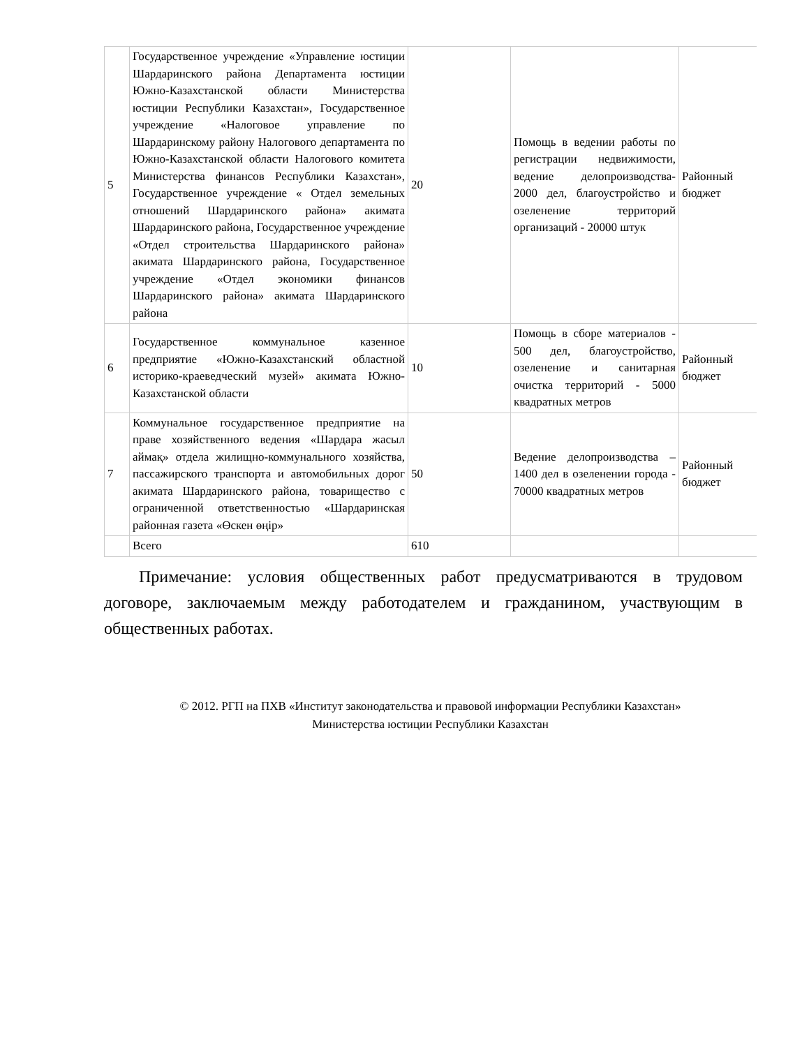| 5 | Государственное учреждение «Управление юстиции Шардаринского района Департамента юстиции Южно-Казахстанской области Министерства юстиции Республики Казахстан», Государственное учреждение «Налоговое управление по Шардаринскому району Налогового департамента по Южно-Казахстанской области Налогового комитета Министерства финансов Республики Казахстан», Государственное учреждение « Отдел земельных отношений Шардаринского района» акимата Шардаринского района, Государственное учреждение «Отдел строительства Шардаринского района» акимата Шардаринского района, Государственное учреждение «Отдел экономики финансов Шардаринского района» акимата Шардаринского района | 20 | Помощь в ведении работы по регистрации недвижимости, ведение делопроизводства- 2000 дел, благоустройство и озеленение территорий организаций - 20000 штук | Районный бюджет |
| 6 | Государственное коммунальное казенное предприятие «Южно-Казахстанский областной историко-краеведческий музей» акимата Южно-Казахстанской области | 10 | Помощь в сборе материалов - 500 дел, благоустройство, озеленение и санитарная очистка территорий - 5000 квадратных метров | Районный бюджет |
| 7 | Коммунальное государственное предприятие на праве хозяйственного ведения «Шардара жасыл аймақ» отдела жилищно-коммунального хозяйства, пассажирского транспорта и автомобильных дорог акимата Шардаринского района, товарищество с ограниченной ответственностью «Шардаринская районная газета «Өскен өңір» | 50 | Ведение делопроизводства – 1400 дел в озеленении города - 70000 квадратных метров | Районный бюджет |
| | Всего | 610 | | |
Примечание: условия общественных работ предусматриваются в трудовом договоре, заключаемым между работодателем и гражданином, участвующим в общественных работах.
© 2012. РГП на ПХВ «Институт законодательства и правовой информации Республики Казахстан»
Министерства юстиции Республики Казахстан